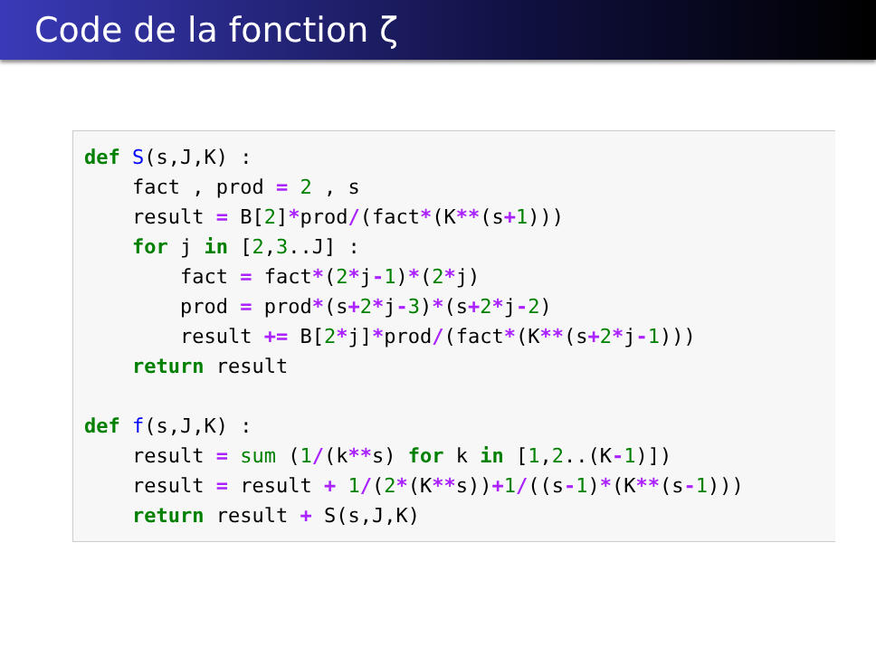Code de la fonction ζ
def S(s,J,K) : fact , prod = 2 , s result = B[2]*prod/(fact*(K**(s+1))) for j in [2,3..J] : fact = fact*(2*j-1)*(2*j) prod = prod*(s+2*j-3)*(s+2*j-2) result += B[2*j]*prod/(fact*(K**(s+2*j-1))) return result def f(s,J,K) : result = sum (1/(k**s) for k in [1,2..(K-1)]) result = result + 1/(2*(K**s))+1/((s-1)*(K**(s-1))) return result + S(s,J,K)